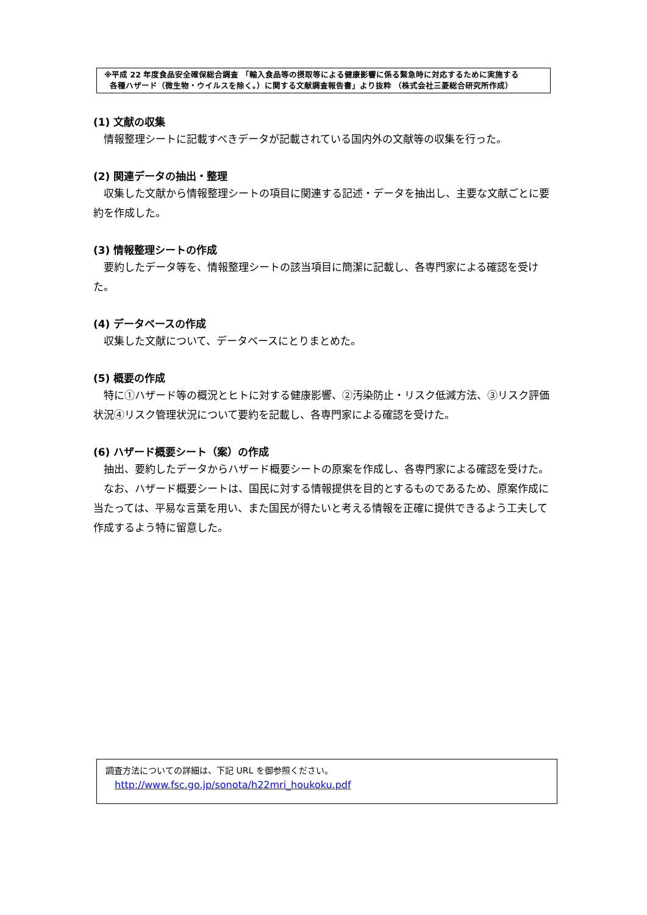※平成 22 年度食品安全確保総合調査 「輸入食品等の摂取等による健康影響に係る緊急時に対応するために実施する
各種ハザード（微生物・ウイルスを除く。）に関する文献調査報告書」より抜粋 （株式会社三菱総合研究所作成）
(1) 文献の収集
情報整理シートに記載すべきデータが記載されている国内外の文献等の収集を行った。
(2) 関連データの抽出・整理
収集した文献から情報整理シートの項目に関連する記述・データを抽出し、主要な文献ごとに要約を作成した。
(3) 情報整理シートの作成
要約したデータ等を、情報整理シートの該当項目に簡潔に記載し、各専門家による確認を受けた。
(4) データベースの作成
収集した文献について、データベースにとりまとめた。
(5) 概要の作成
特に①ハザード等の概況とヒトに対する健康影響、②汚染防止・リスク低減方法、③リスク評価状況④リスク管理状況について要約を記載し、各専門家による確認を受けた。
(6) ハザード概要シート（案）の作成
抽出、要約したデータからハザード概要シートの原案を作成し、各専門家による確認を受けた。
なお、ハザード概要シートは、国民に対する情報提供を目的とするものであるため、原案作成に当たっては、平易な言葉を用い、また国民が得たいと考える情報を正確に提供できるよう工夫して作成するよう特に留意した。
調査方法についての詳細は、下記 URL を御参照ください。
http://www.fsc.go.jp/sonota/h22mri_houkoku.pdf